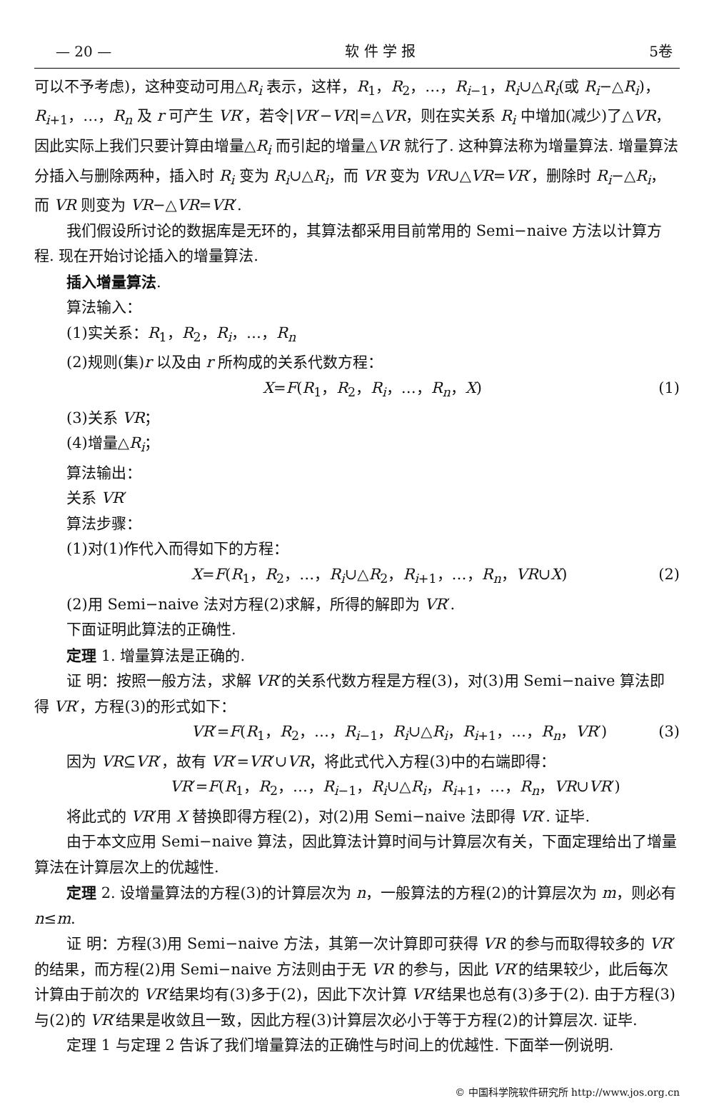— 20 — 软 件 学 报 5卷
可以不予考虑)，这种变动可用△R<sub>i</sub> 表示，这样，R<sub>1</sub>，R<sub>2</sub>，…，R<sub>i−1</sub>，R<sub>i</sub>∪△R<sub>i</sub>(或 R<sub>i</sub>−△R<sub>i</sub>)，R<sub>i+1</sub>，…，R<sub>n</sub> 及 r 可产生 VR′，若令|VR′−VR|=△VR，则在实关系 R<sub>i</sub> 中增加(减少)了△VR，因此实际上我们只要计算由增量△R<sub>i</sub> 而引起的增量△VR 就行了. 这种算法称为增量算法. 增量算法分插入与删除两种，插入时 R<sub>i</sub> 变为 R<sub>i</sub>∪△R<sub>i</sub>，而 VR 变为 VR∪△VR=VR′，删除时 R<sub>i</sub>−△R<sub>i</sub>，而 VR 则变为 VR−△VR=VR′.
我们假设所讨论的数据库是无环的，其算法都采用目前常用的 Semi−naive 方法以计算方程. 现在开始讨论插入的增量算法.
插入增量算法.
算法输入：
(1)实关系：R<sub>1</sub>，R<sub>2</sub>，R<sub>i</sub>，…，R<sub>n</sub>
(2)规则(集)r 以及由 r 所构成的关系代数方程：
X=F(R<sub>1</sub>，R<sub>2</sub>，R<sub>i</sub>，…，R<sub>n</sub>，X) (1)
(3)关系 VR；
(4)增量△R<sub>i</sub>；
算法输出：
关系 VR′
算法步骤：
(1)对(1)作代入而得如下的方程：
X=F(R<sub>1</sub>，R<sub>2</sub>，…，R<sub>i</sub>∪△R<sub>2</sub>，R<sub>i+1</sub>，…，R<sub>n</sub>，VR∪X) (2)
(2)用 Semi−naive 法对方程(2)求解，所得的解即为 VR′.
下面证明此算法的正确性.
定理 1. 增量算法是正确的.
证 明：按照一般方法，求解 VR′的关系代数方程是方程(3)，对(3)用 Semi−naive 算法即得 VR′，方程(3)的形式如下：
VR′=F(R<sub>1</sub>，R<sub>2</sub>，…，R<sub>i−1</sub>，R<sub>i</sub>∪△R<sub>i</sub>，R<sub>i+1</sub>，…，R<sub>n</sub>，VR′) (3)
因为 VR⊆VR′，故有 VR′=VR′∪VR，将此式代入方程(3)中的右端即得：
VR′=F(R<sub>1</sub>，R<sub>2</sub>，…，R<sub>i−1</sub>，R<sub>i</sub>∪△R<sub>i</sub>，R<sub>i+1</sub>，…，R<sub>n</sub>，VR∪VR′)
将此式的 VR′用 X 替换即得方程(2)，对(2)用 Semi−naive 法即得 VR′. 证毕.
由于本文应用 Semi−naive 算法，因此算法计算时间与计算层次有关，下面定理给出了增量算法在计算层次上的优越性.
定理 2. 设增量算法的方程(3)的计算层次为 n，一般算法的方程(2)的计算层次为 m，则必有 n≤m.
证 明：方程(3)用 Semi−naive 方法，其第一次计算即可获得 VR 的参与而取得较多的 VR′的结果，而方程(2)用 Semi−naive 方法则由于无 VR 的参与，因此 VR′的结果较少，此后每次计算由于前次的 VR′结果均有(3)多于(2)，因此下次计算 VR′结果也总有(3)多于(2). 由于方程(3)与(2)的 VR′结果是收敛且一致，因此方程(3)计算层次必小于等于方程(2)的计算层次. 证毕.
定理 1 与定理 2 告诉了我们增量算法的正确性与时间上的优越性. 下面举一例说明.
© 中国科学院软件研究所 http://www.jos.org.cn